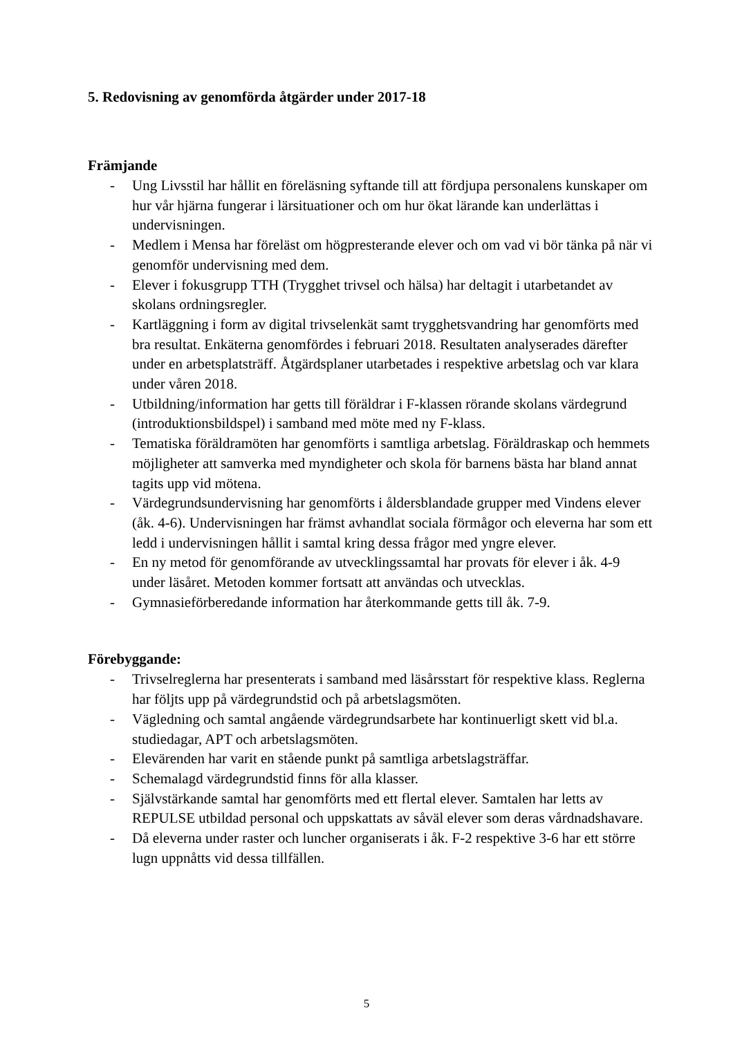5. Redovisning av genomförda åtgärder under 2017-18
Främjande
- Ung Livsstil har hållit en föreläsning syftande till att fördjupa personalens kunskaper om hur vår hjärna fungerar i lärsituationer och om hur ökat lärande kan underlättas i undervisningen.
- Medlem i Mensa har föreläst om högpresterande elever och om vad vi bör tänka på när vi genomför undervisning med dem.
- Elever i fokusgrupp TTH (Trygghet trivsel och hälsa) har deltagit i utarbetandet av skolans ordningsregler.
- Kartläggning i form av digital trivselenkät samt trygghetsvandring har genomförts med bra resultat. Enkäterna genomfördes i februari 2018. Resultaten analyserades därefter under en arbetsplatsträff. Åtgärdsplaner utarbetades i respektive arbetslag och var klara under våren 2018.
- Utbildning/information har getts till föräldrar i F-klassen rörande skolans värdegrund (introduktionsbildspel) i samband med möte med ny F-klass.
- Tematiska föräldramöten har genomförts i samtliga arbetslag. Föräldraskap och hemmets möjligheter att samverka med myndigheter och skola för barnens bästa har bland annat tagits upp vid mötena.
- Värdegrundsundervisning har genomförts i åldersblandade grupper med Vindens elever (åk. 4-6). Undervisningen har främst avhandlat sociala förmågor och eleverna har som ett ledd i undervisningen hållit i samtal kring dessa frågor med yngre elever.
- En ny metod för genomförande av utvecklingssamtal har provats för elever i åk. 4-9 under läsåret. Metoden kommer fortsatt att användas och utvecklas.
- Gymnasieförberedande information har återkommande getts till åk. 7-9.
Förebyggande:
- Trivselreglerna har presenterats i samband med läsårsstart för respektive klass. Reglerna har följts upp på värdegrundstid och på arbetslagsmöten.
- Vägledning och samtal angående värdegrundsarbete har kontinuerligt skett vid bl.a. studiedagar, APT och arbetslagsmöten.
- Elevärenden har varit en stående punkt på samtliga arbetslagsträffar.
- Schemalagd värdegrundstid finns för alla klasser.
- Självstärkande samtal har genomförts med ett flertal elever. Samtalen har letts av REPULSE utbildad personal och uppskattats av såväl elever som deras vårdnadshavare.
- Då eleverna under raster och luncher organiserats i åk. F-2 respektive 3-6 har ett större lugn uppnåtts vid dessa tillfällen.
5